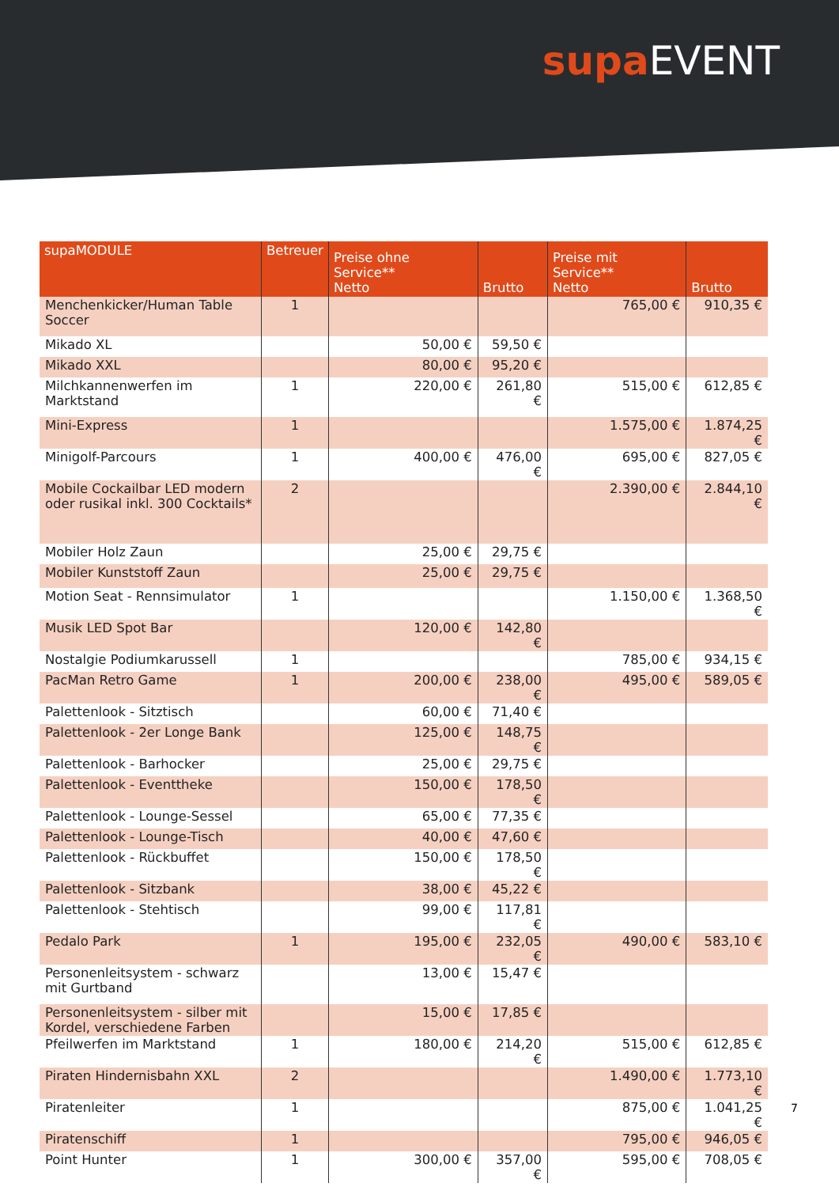supa EVENT
| supaMODULE | Betreuer | Preise ohne Service** Netto | Brutto | Preise mit Service** Netto | Brutto |
| --- | --- | --- | --- | --- | --- |
| Menchenkicker/Human Table Soccer | 1 | | | 765,00 € | 910,35 € |
| Mikado XL | | 50,00 € | 59,50 € | | |
| Mikado XXL | | 80,00 € | 95,20 € | | |
| Milchkannenwerfen im Marktstand | 1 | 220,00 € | 261,80 € | 515,00 € | 612,85 € |
| Mini-Express | 1 | | | 1.575,00 € | 1.874,25 € |
| Minigolf-Parcours | 1 | 400,00 € | 476,00 € | 695,00 € | 827,05 € |
| Mobile Cockailbar LED modern oder rusikal inkl. 300 Cocktails* | 2 | | | 2.390,00 € | 2.844,10 € |
| Mobiler Holz Zaun | | 25,00 € | 29,75 € | | |
| Mobiler Kunststoff Zaun | | 25,00 € | 29,75 € | | |
| Motion Seat - Rennsimulator | 1 | | | 1.150,00 € | 1.368,50 € |
| Musik LED Spot Bar | | 120,00 € | 142,80 € | | |
| Nostalgie Podiumkarussell | 1 | | | 785,00 € | 934,15 € |
| PacMan Retro Game | 1 | 200,00 € | 238,00 € | 495,00 € | 589,05 € |
| Palettenlook - Sitztisch | | 60,00 € | 71,40 € | | |
| Palettenlook - 2er Longe Bank | | 125,00 € | 148,75 € | | |
| Palettenlook - Barhocker | | 25,00 € | 29,75 € | | |
| Palettenlook - Eventtheke | | 150,00 € | 178,50 € | | |
| Palettenlook - Lounge-Sessel | | 65,00 € | 77,35 € | | |
| Palettenlook - Lounge-Tisch | | 40,00 € | 47,60 € | | |
| Palettenlook - Rückbuffet | | 150,00 € | 178,50 € | | |
| Palettenlook - Sitzbank | | 38,00 € | 45,22 € | | |
| Palettenlook - Stehtisch | | 99,00 € | 117,81 € | | |
| Pedalo Park | 1 | 195,00 € | 232,05 € | 490,00 € | 583,10 € |
| Personenleitsystem - schwarz mit Gurtband | | 13,00 € | 15,47 € | | |
| Personenleitsystem - silber mit Kordel, verschiedene Farben | | 15,00 € | 17,85 € | | |
| Pfeilwerfen im Marktstand | 1 | 180,00 € | 214,20 € | 515,00 € | 612,85 € |
| Piraten Hindernisbahn XXL | 2 | | | 1.490,00 € | 1.773,10 € |
| Piratenleiter | 1 | | | 875,00 € | 1.041,25 € |
| Piratenschiff | 1 | | | 795,00 € | 946,05 € |
| Point Hunter | 1 | 300,00 € | 357,00 € | 595,00 € | 708,05 € |
7